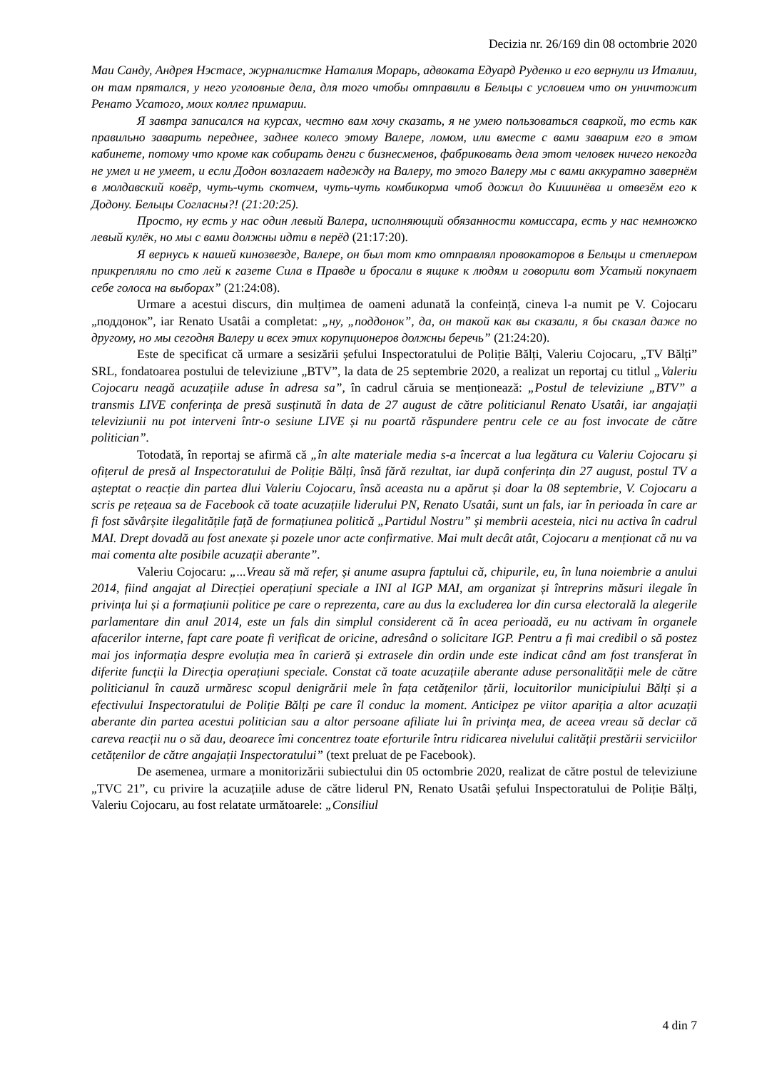Decizia nr. 26/169 din 08 octombrie 2020
Маи Санду, Андрея Нэстасе, журналистке Наталия Морарь, адвоката Едуард Руденко и его вернули из Италии, он там прятался, у него уголовные дела, для того чтобы отправили в Бельцы с условием что он уничтожит Ренато Усатого, моих коллег примарии.
Я завтра записался на курсах, честно вам хочу сказать, я не умею пользоваться сваркой, то есть как правильно заварить переднее, заднее колесо этому Валере, ломом, или вместе с вами заварим его в этом кабинете, потому что кроме как собирать денги с бизнесменов, фабриковать дела этот человек ничего некогда не умел и не умеет, и если Додон возлагает надежду на Валеру, то этого Валеру мы с вами аккуратно завернём в молдавский ковёр, чуть-чуть скотчем, чуть-чуть комбикорма чтоб дожил до Кишинёва и отвезём его к Додону. Бельцы Согласны?! (21:20:25).
Просто, ну есть у нас один левый Валера, исполняющий обязанности комиссара, есть у нас немножко левый кулёк, но мы с вами должны идти в перёд (21:17:20).
Я вернусь к нашей кинозвезде, Валере, он был тот кто отправлял провокаторов в Бельцы и степлером прикрепляли по сто лей к газете Сила в Правде и бросали в ящике к людям и говорили вот Усатый покупает себе голоса на выборах” (21:24:08).
Urmare a acestui discurs, din mulțimea de oameni adunată la confeință, cineva l-a numit pe V. Cojocaru „поддонок”, iar Renato Usatâi a completat: „ну, „поддонок”, да, он такой как вы сказали, я бы сказал даже по другому, но мы сегодня Валеру и всех этих корупционеров должны беречь” (21:24:20).
Este de specificat că urmare a sesizării șefului Inspectoratului de Poliție Bălți, Valeriu Cojocaru, „TV Bălți” SRL, fondatoarea postului de televiziune „BTV”, la data de 25 septembrie 2020, a realizat un reportaj cu titlul „Valeriu Cojocaru neagă acuzațiile aduse în adresa sa”, în cadrul căruia se menționează: „Postul de televiziune „BTV” a transmis LIVE conferința de presă susținută în data de 27 august de către politicianul Renato Usatâi, iar angajații televiziunii nu pot interveni într-o sesiune LIVE și nu poartă răspundere pentru cele ce au fost invocate de către politician”.
Totodată, în reportaj se afirmă că „în alte materiale media s-a încercat a lua legătura cu Valeriu Cojocaru și ofițerul de presă al Inspectoratului de Poliție Bălți, însă fără rezultat, iar după conferința din 27 august, postul TV a așteptat o reacție din partea dlui Valeriu Cojocaru, însă aceasta nu a apărut și doar la 08 septembrie, V. Cojocaru a scris pe rețeaua sa de Facebook că toate acuzațiile liderului PN, Renato Usatâi, sunt un fals, iar în perioada în care ar fi fost săvârșite ilegalitățile față de formațiunea politică „Partidul Nostru” și membrii acesteia, nici nu activa în cadrul MAI. Drept dovadă au fost anexate și pozele unor acte confirmative. Mai mult decât atât, Cojocaru a menționat că nu va mai comenta alte posibile acuzații aberante”.
Valeriu Cojocaru: „...Vreau să mă refer, și anume asupra faptului că, chipurile, eu, în luna noiembrie a anului 2014, fiind angajat al Direcției operațiuni speciale a INI al IGP MAI, am organizat și întreprins măsuri ilegale în privința lui și a formațiunii politice pe care o reprezenta, care au dus la excluderea lor din cursa electorală la alegerile parlamentare din anul 2014, este un fals din simplul considerent că în acea perioadă, eu nu activam în organele afacerilor interne, fapt care poate fi verificat de oricine, adresând o solicitare IGP. Pentru a fi mai credibil o să postez mai jos informația despre evoluția mea în carieră și extrasele din ordin unde este indicat când am fost transferat în diferite funcții la Direcția operațiuni speciale. Constat că toate acuzațiile aberante aduse personalității mele de către politicianul în cauză urmăresc scopul denigrării mele în fața cetățenilor țării, locuitorilor municipiului Bălți și a efectivului Inspectoratului de Poliție Bălți pe care îl conduc la moment. Anticipez pe viitor apariția a altor acuzații aberante din partea acestui politician sau a altor persoane afiliate lui în privința mea, de aceea vreau să declar că careva reacții nu o să dau, deoarece îmi concentrez toate eforturile întru ridicarea nivelului calității prestării serviciilor cetățenilor de către angajații Inspectoratului” (text preluat de pe Facebook).
De asemenea, urmare a monitorizării subiectului din 05 octombrie 2020, realizat de către postul de televiziune „TVC 21”, cu privire la acuzațiile aduse de către liderul PN, Renato Usatâi șefului Inspectoratului de Poliție Bălți, Valeriu Cojocaru, au fost relatate următoarele: „Consiliul
4 din 7